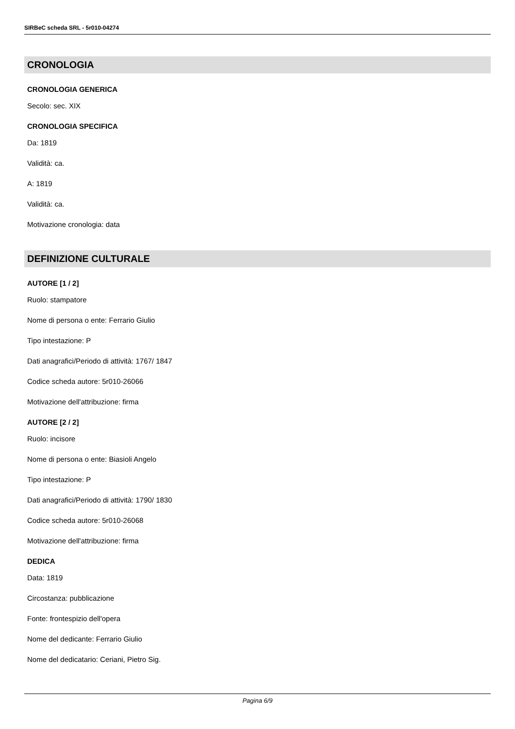SIRBeC scheda SRL - 5r010-04274
CRONOLOGIA
CRONOLOGIA GENERICA
Secolo: sec. XIX
CRONOLOGIA SPECIFICA
Da: 1819
Validità: ca.
A: 1819
Validità: ca.
Motivazione cronologia: data
DEFINIZIONE CULTURALE
AUTORE [1 / 2]
Ruolo: stampatore
Nome di persona o ente: Ferrario Giulio
Tipo intestazione: P
Dati anagrafici/Periodo di attività: 1767/ 1847
Codice scheda autore: 5r010-26066
Motivazione dell'attribuzione: firma
AUTORE [2 / 2]
Ruolo: incisore
Nome di persona o ente: Biasioli Angelo
Tipo intestazione: P
Dati anagrafici/Periodo di attività: 1790/ 1830
Codice scheda autore: 5r010-26068
Motivazione dell'attribuzione: firma
DEDICA
Data: 1819
Circostanza: pubblicazione
Fonte: frontespizio dell'opera
Nome del dedicante: Ferrario Giulio
Nome del dedicatario: Ceriani, Pietro Sig.
Pagina 6/9